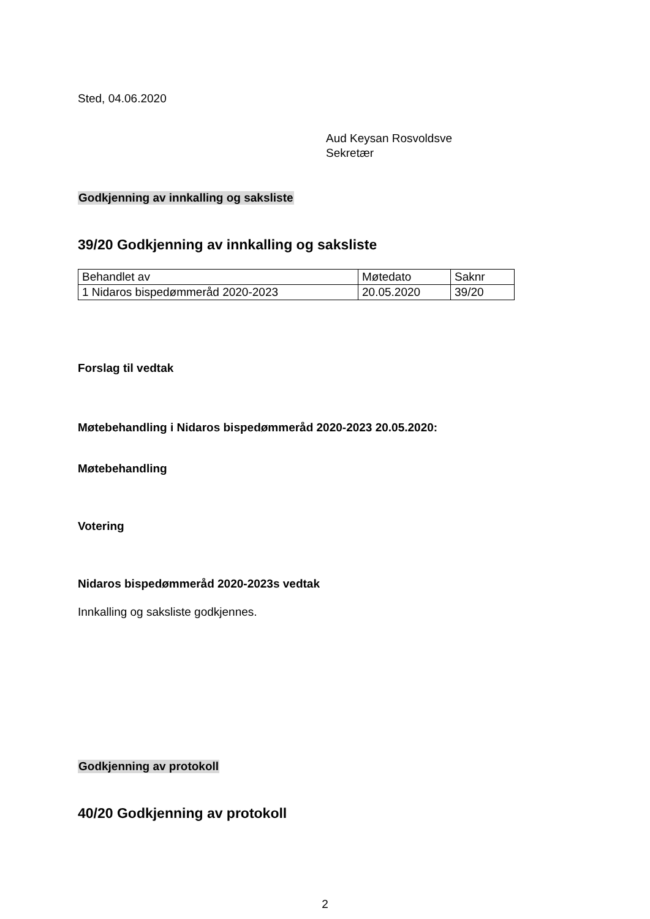Sted, 04.06.2020
Aud Keysan Rosvoldsve
Sekretær
Godkjenning av innkalling og saksliste
39/20 Godkjenning av innkalling og saksliste
| Behandlet av | Møtedato | Saknr |
| 1 Nidaros bispedømmeråd 2020-2023 | 20.05.2020 | 39/20 |
Forslag til vedtak
Møtebehandling i Nidaros bispedømmeråd 2020-2023 20.05.2020:
Møtebehandling
Votering
Nidaros bispedømmeråd 2020-2023s vedtak
Innkalling og saksliste godkjennes.
Godkjenning av protokoll
40/20 Godkjenning av protokoll
2